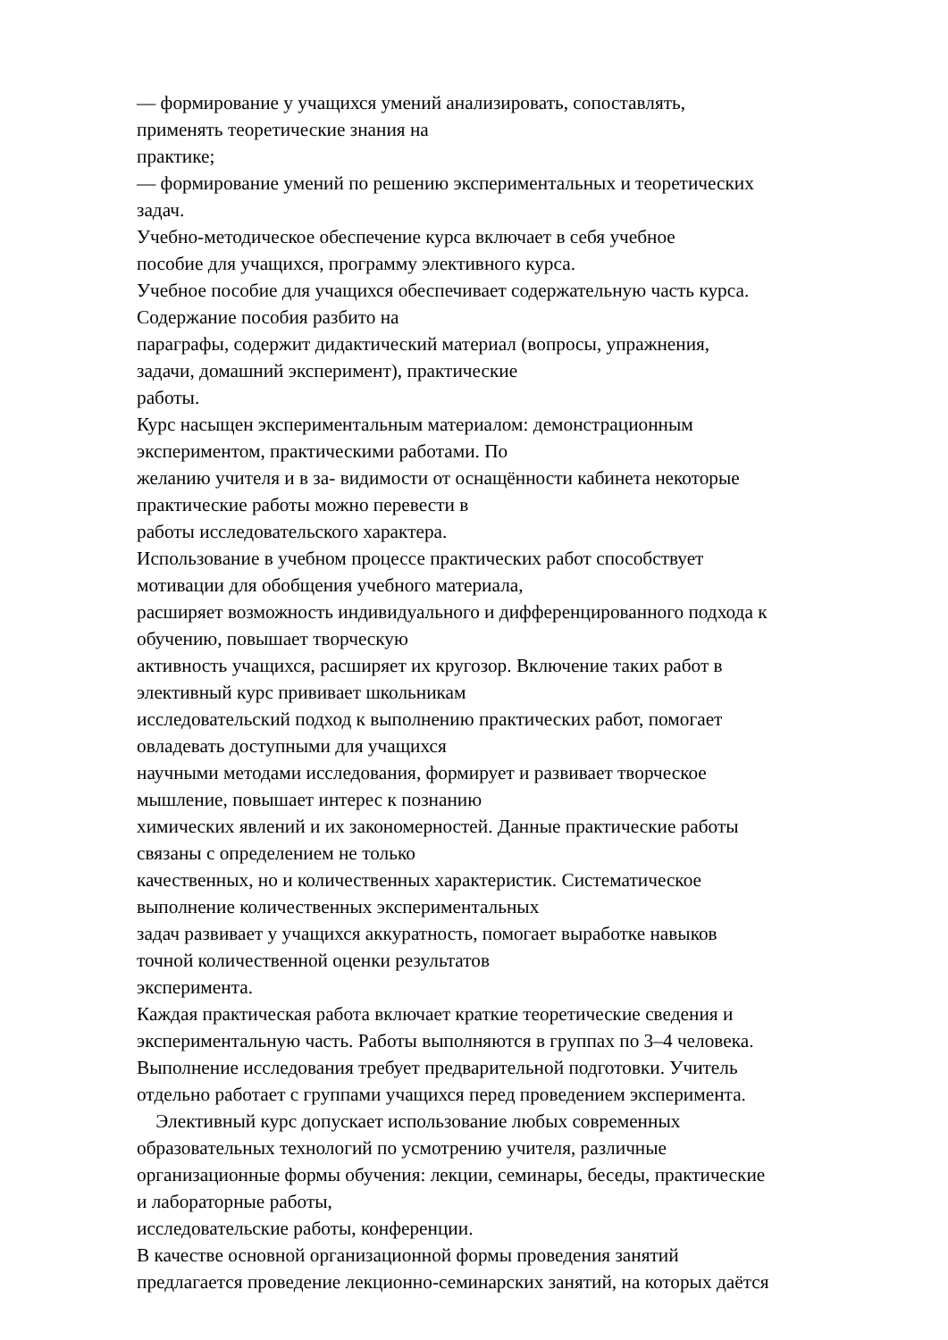— формирование у учащихся умений анализировать, сопоставлять,
применять теоретические знания на
практике;
— формирование умений по решению экспериментальных и теоретических
задач.
Учебно-методическое обеспечение курса включает в себя учебное
пособие для учащихся, программу элективного курса.
Учебное пособие для учащихся обеспечивает содержательную часть курса.
Содержание пособия разбито на
параграфы, содержит дидактический материал (вопросы, упражнения,
задачи, домашний эксперимент), практические
работы.
Курс насыщен экспериментальным материалом: демонстрационным
экспериментом, практическими работами. По
желанию учителя и в за- видимости от оснащённости кабинета некоторые
практические работы можно перевести в
работы исследовательского характера.
Использование в учебном процессе практических работ способствует
мотивации для обобщения учебного материала,
расширяет возможность индивидуального и дифференцированного подхода к
обучению, повышает творческую
активность учащихся, расширяет их кругозор. Включение таких работ в
элективный курс прививает школьникам
исследовательский подход к выполнению практических работ, помогает
овладевать доступными для учащихся
научными методами исследования, формирует и развивает творческое
мышление, повышает интерес к познанию
химических явлений и их закономерностей. Данные практические работы
связаны с определением не только
качественных, но и количественных характеристик. Систематическое
выполнение количественных экспериментальных
задач развивает у учащихся аккуратность, помогает выработке навыков
точной количественной оценки результатов
эксперимента.
Каждая практическая работа включает краткие теоретические сведения и
экспериментальную часть. Работы выполняются в группах по 3–4 человека.
Выполнение исследования требует предварительной подготовки. Учитель
отдельно работает с группами учащихся перед проведением эксперимента.
Элективный курс допускает использование любых современных
образовательных технологий по усмотрению учителя, различные
организационные формы обучения: лекции, семинары, беседы, практические
и лабораторные работы,
исследовательские работы, конференции.
В качестве основной организационной формы проведения занятий
предлагается проведение лекционно-семинарских занятий, на которых даётся